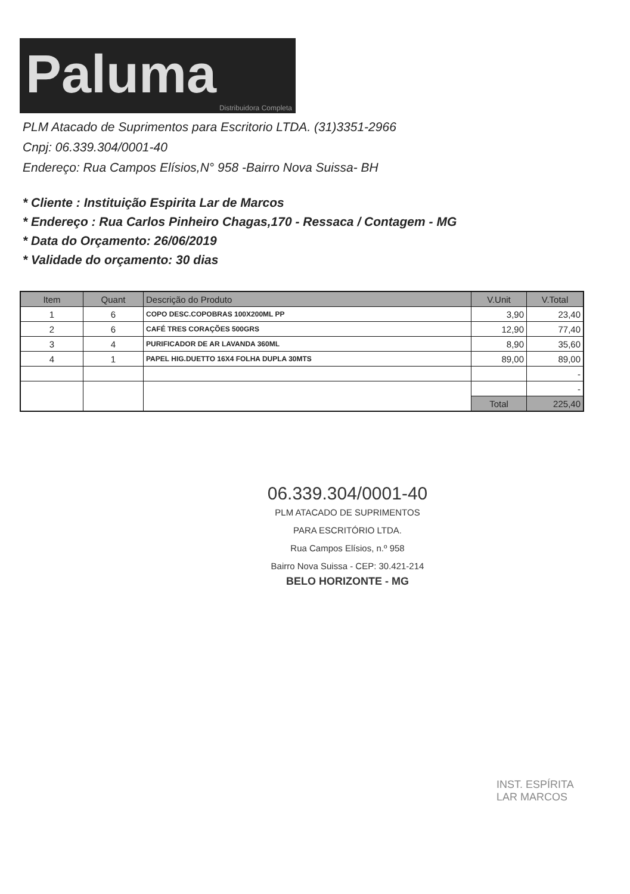Paluma
Distribuidora Completa
PLM Atacado de Suprimentos para Escritorio LTDA. (31)3351-2966
Cnpj: 06.339.304/0001-40
Endereço: Rua Campos Elísios,N° 958 -Bairro Nova Suissa- BH
* Cliente : Instituição Espirita Lar de Marcos
* Endereço : Rua Carlos Pinheiro Chagas,170 - Ressaca / Contagem - MG
* Data do Orçamento: 26/06/2019
* Validade do orçamento: 30 dias
| Item | Quant | Descrição do Produto | V.Unit | V.Total |
| --- | --- | --- | --- | --- |
| 1 | 6 | COPO DESC.COPOBRAS 100X200ML PP | 3,90 | 23,40 |
| 2 | 6 | CAFÉ TRES CORAÇÕES 500GRS | 12,90 | 77,40 |
| 3 | 4 | PURIFICADOR DE AR LAVANDA 360ML | 8,90 | 35,60 |
| 4 | 1 | PAPEL HIG.DUETTO 16X4 FOLHA DUPLA 30MTS | 89,00 | 89,00 |
| | | | | - |
| | | | | - |
| | | | Total | 225,40 |
06.339.304/0001-40
PLM ATACADO DE SUPRIMENTOS
PARA ESCRITÓRIO LTDA.
Rua Campos Elísios, n.º 958
Bairro Nova Suissa - CEP: 30.421-214
BELO HORIZONTE - MG
INST. ESPÍRITA
LAR MARCOS